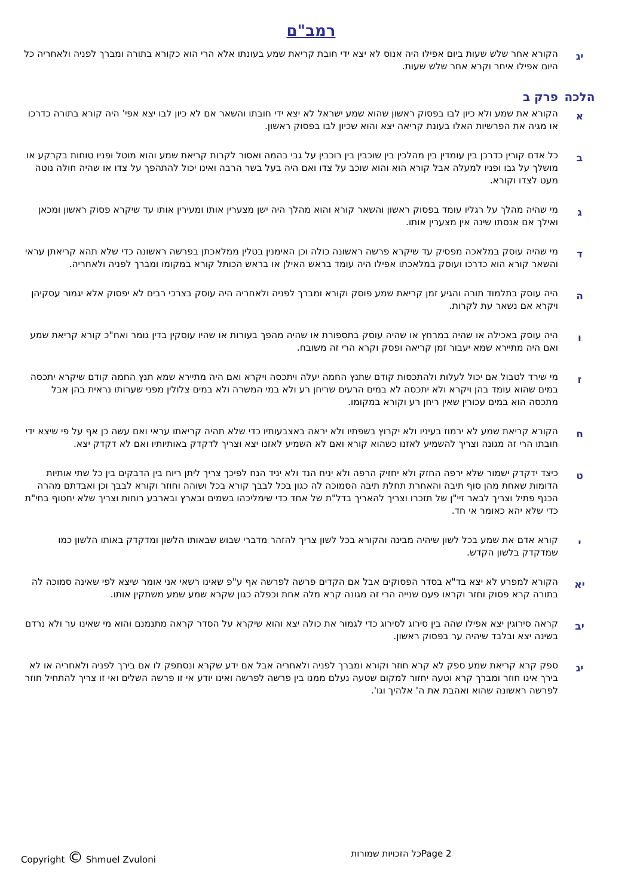רמב"ם
יג
הקורא אחר שלש שעות ביום אפילו היה אנוס לא יצא ידי חובת קריאת שמע בעונתו אלא הרי הוא כקורא בתורה ומברך לפניה ולאחריה כל היום אפילו איחר וקרא אחר שלש שעות.
הלכה פרק ב
א
הקורא את שמע ולא כיון לבו בפסוק ראשון שהוא שמע ישראל לא יצא ידי חובתו והשאר אם לא כיון לבו יצא אפי' היה קורא בתורה כדרכו או מגיה את הפרשיות האלו בעונת קריאה יצא והוא שכיון לבו בפסוק ראשון.
ב
כל אדם קורין כדרכן בין עומדין בין מהלכין בין שוכבין בין רוכבין על גבי בהמה ואסור לקרות קריאת שמע והוא מוטל ופניו טוחות בקרקע או מושלך על גבו ופניו למעלה אבל קורא הוא והוא שוכב על צדו ואם היה בעל בשר הרבה ואינו יכול להתהפך על צדו או שהיה חולה נוטה מעט לצדו וקורא.
ג
מי שהיה מהלך על רגליו עומד בפסוק ראשון והשאר קורא והוא מהלך היה ישן מצערין אותו ומעירין אותו עד שיקרא פסוק ראשון ומכאן ואילך אם אנסתו שינה אין מצערין אותו.
ד
מי שהיה עוסק במלאכה מפסיק עד שיקרא פרשה ראשונה כולה וכן האימנין בטלין ממלאכתן בפרשה ראשונה כדי שלא תהא קריאתן עראי והשאר קורא הוא כדרכו ועוסק במלאכתו אפילו היה עומד בראש האילן או בראש הכותל קורא במקומו ומברך לפניה ולאחריה.
ה
היה עוסק בתלמוד תורה והגיע זמן קריאת שמע פוסק וקורא ומברך לפניה ולאחריה היה עוסק בצרכי רבים לא יפסוק אלא יגמור עסקיהן ויקרא אם נשאר עת לקרות.
ו
היה עוסק באכילה או שהיה במרחץ או שהיה עוסק בתספורת או שהיה מהפך בעורות או שהיו עוסקין בדין גומר ואח"כ קורא קריאת שמע ואם היה מתיירא שמא יעבור זמן קריאה ופסק וקרא הרי זה משובח.
ז
מי שירד לטבול אם יכול לעלות ולהתכסות קודם שתנץ החמה יעלה ויתכסה ויקרא ואם היה מתיירא שמא תנץ החמה קודם שיקרא יתכסה במים שהוא עומד בהן ויקרא ולא יתכסה לא במים הרעים שריחן רע ולא במי המשרה ולא במים צלולין מפני שערותו נראית בהן אבל מתכסה הוא במים עכורין שאין ריחן רע וקורא במקומו.
ח
הקורא קריאת שמע לא ירמוז בעיניו ולא יקרוץ בשפתיו ולא יראה באצבעותיו כדי שלא תהיה קריאתו עראי ואם עשה כן אף על פי שיצא ידי חובתו הרי זה מגונה וצריך להשמיע לאזנו כשהוא קורא ואם לא השמיע לאזנו יצא וצריך לדקדק באותיותיו ואם לא דקדק יצא.
ט
כיצד ידקדק ישמור שלא ירפה החזק ולא יחזיק הרפה ולא יניח הנד ולא יניד הנח לפיכך צריך ליתן ריוח בין הדבקים בין כל שתי אותיות הדומות שאחת מהן סוף תיבה והאחרת תחלת תיבה הסמוכה לה כגון בכל לבבך קורא בכל ושוהה וחוזר וקורא לבבך וכן ואבדתם מהרה הכנף פתיל וצריך לבאר זיי"ן של תזכרו וצריך להאריך בדל"ת של אחד כדי שימליכהו בשמים ובארץ ובארבע רוחות וצריך שלא יחטוף בחי"ת כדי שלא יהא כאומר אי חד.
י
קורא אדם את שמע בכל לשון שיהיה מבינה והקורא בכל לשון צריך להזהר מדברי שבוש שבאותו הלשון ומדקדק באותו הלשון כמו שמדקדק בלשון הקדש.
יא
הקורא למפרע לא יצא בד"א בסדר הפסוקים אבל אם הקדים פרשה לפרשה אף ע"פ שאינו רשאי אני אומר שיצא לפי שאינה סמוכה לה בתורה קרא פסוק וחזר וקראו פעם שנייה הרי זה מגונה קרא מלה אחת וכפלה כגון שקרא שמע שמע משתקין אותו.
יב
קראה סירוגין יצא אפילו שהה בין סירוג לסירוג כדי לגמור את כולה יצא והוא שיקרא על הסדר קראה מתנמנם והוא מי שאינו ער ולא נרדם בשינה יצא ובלבד שיהיה ער בפסוק ראשון.
יג
ספק קרא קריאת שמע ספק לא קרא חוזר וקורא ומברך לפניה ולאחריה אבל אם ידע שקרא ונסתפק לו אם בירך לפניה ולאחריה או לא בירך אינו חוזר ומברך קרא וטעה יחזור למקום שטעה נעלם ממנו בין פרשה לפרשה ואינו יודע אי זו פרשה השלים ואי זו צריך להתחיל חוזר לפרשה ראשונה שהוא ואהבת את ה' אלהיך וגו'.
Copyright © Shmuel Zvuloni כל הזכויות שמורות Page 2